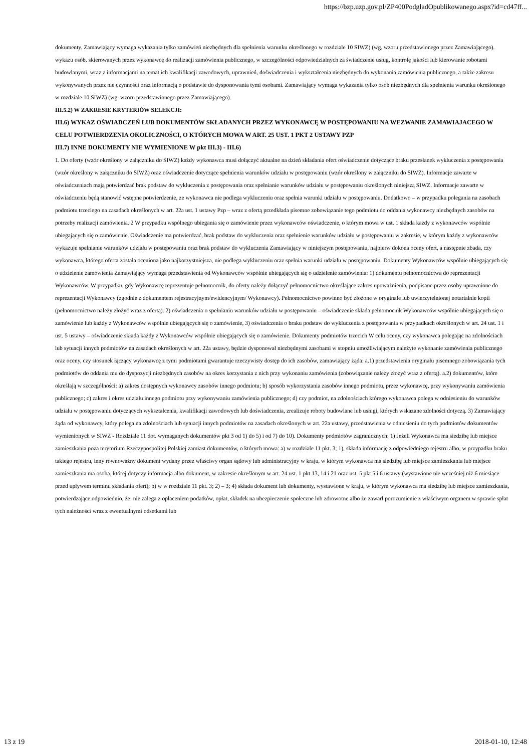https://bzp.uzp.gov.pl/ZP400PodgladOpublikowanego.aspx?id=cd47ff...
dokumenty. Zamawiający wymaga wykazania tylko zamówień niezbędnych dla spełnienia warunku określonego w rozdziale 10 SIWZ) (wg. wzoru przedstawionego przez Zamawiającego). wykazu osób, skierowanych przez wykonawcę do realizacji zamówienia publicznego, w szczególności odpowiedzialnych za świadczenie usług, kontrolę jakości lub kierowanie robotami budowlanymi, wraz z informacjami na temat ich kwalifikacji zawodowych, uprawnień, doświadczenia i wykształcenia niezbędnych do wykonania zamówienia publicznego, a także zakresu wykonywanych przez nie czynności oraz informacją o podstawie do dysponowania tymi osobami. Zamawiający wymaga wykazania tylko osób niezbędnych dla spełnienia warunku określonego w rozdziale 10 SIWZ) (wg. wzoru przedstawionego przez Zamawiającego).
III.5.2) W ZAKRESIE KRYTERIÓW SELEKCJI:
III.6) WYKAZ OŚWIADCZEŃ LUB DOKUMENTÓW SKŁADANYCH PRZEZ WYKONAWCĘ W POSTĘPOWANIU NA WEZWANIE ZAMAWIAJACEGO W CELU POTWIERDZENIA OKOLICZNOŚCI, O KTÓRYCH MOWA W ART. 25 UST. 1 PKT 2 USTAWY PZP
III.7) INNE DOKUMENTY NIE WYMIENIONE W pkt III.3) - III.6)
1. Do oferty (wzór określony w załączniku do SIWZ) każdy wykonawca musi dołączyć aktualne na dzień składania ofert oświadczenie dotyczące braku przesłanek wykluczenia z postępowania (wzór określony w załączniku do SIWZ) oraz oświadczenie dotyczące spełnienia warunków udziału w postępowaniu (wzór określony w załączniku do SIWZ). Informacje zawarte w oświadczeniach mają potwierdzać brak podstaw do wykluczenia z postępowania oraz spełnianie warunków udziału w postępowaniu określonych niniejszą SIWZ. Informacje zawarte w oświadczeniu będą stanowić wstępne potwierdzenie, ze wykonawca nie podlega wykluczeniu oraz spełnia warunki udziału w postępowaniu. Dodatkowo – w przypadku polegania na zasobach podmiotu trzeciego na zasadach określonych w art. 22a ust. 1 ustawy Pzp – wraz z ofertą przedkłada pisemne zobowiązanie tego podmiotu do oddania wykonawcy niezbędnych zasobów na potrzeby realizacji zamówienia. 2 W przypadku wspólnego ubiegania się o zamówienie przez wykonawców oświadczenie, o którym mowa w ust. 1 składa każdy z wykonawców wspólnie ubiegających się o zamówienie. Oświadczenie ma potwierdzać, brak podstaw do wykluczenia oraz spełnienie warunków udziału w postępowaniu w zakresie, w którym każdy z wykonawców wykazuje spełnianie warunków udziału w postępowaniu oraz brak podstaw do wykluczenia Zamawiający w niniejszym postępowaniu, najpierw dokona oceny ofert, a następnie zbada, czy wykonawca, którego oferta została oceniona jako najkorzystniejsza, nie podlega wykluczeniu oraz spełnia warunki udziału w postępowaniu. Dokumenty Wykonawców wspólnie ubiegających się o udzielenie zamówienia Zamawiający wymaga przedstawienia od Wykonawców wspólnie ubiegających się o udzielenie zamówienia: 1) dokumentu pełnomocnictwa do reprezentacji Wykonawców. W przypadku, gdy Wykonawcę reprezentuje pełnomocnik, do oferty należy dołączyć pełnomocnictwo określające zakres upoważnienia, podpisane przez osoby uprawnione do reprezentacji Wykonawcy (zgodnie z dokumentem rejestracyjnym/ewidencyjnym/ Wykonawcy). Pełnomocnictwo powinno być złożone w oryginale lub uwierzytelnionej notarialnie kopii (pełnomocnictwo należy złożyć wraz z ofertą). 2) oświadczenia o spełnianiu warunków udziału w postępowaniu – oświadczenie składa pełnomocnik Wykonawców wspólnie ubiegających się o zamówienie lub każdy z Wykonawców wspólnie ubiegających się o zamówienie, 3) oświadczenia o braku podstaw do wykluczenia z postępowania w przypadkach określonych w art. 24 ust. 1 i ust. 5 ustawy – oświadczenie składa każdy z Wykonawców wspólnie ubiegających się o zamówienie. Dokumenty podmiotów trzecich W celu oceny, czy wykonawca polegając na zdolnościach lub sytuacji innych podmiotów na zasadach określonych w art. 22a ustawy, będzie dysponował niezbędnymi zasobami w stopniu umożliwiającym należyte wykonanie zamówienia publicznego oraz oceny, czy stosunek łączący wykonawcę z tymi podmiotami gwarantuje rzeczywisty dostęp do ich zasobów, zamawiający żąda: a.1) przedstawienia oryginału pisemnego zobowiązania tych podmiotów do oddania mu do dyspozycji niezbędnych zasobów na okres korzystania z nich przy wykonaniu zamówienia (zobowiązanie należy złożyć wraz z ofertą). a.2) dokumentów, które określają w szczególności: a) zakres dostępnych wykonawcy zasobów innego podmiotu; b) sposób wykorzystania zasobów innego podmiotu, przez wykonawcę, przy wykonywaniu zamówienia publicznego; c) zakres i okres udziału innego podmiotu przy wykonywaniu zamówienia publicznego; d) czy podmiot, na zdolnościach którego wykonawca polega w odniesieniu do warunków udziału w postępowaniu dotyczących wykształcenia, kwalifikacji zawodowych lub doświadczenia, zrealizuje roboty budowlane lub usługi, których wskazane zdolności dotyczą. 3) Zamawiający żąda od wykonawcy, który polega na zdolnościach lub sytuacji innych podmiotów na zasadach określonych w art. 22a ustawy, przedstawienia w odniesieniu do tych podmiotów dokumentów wymienionych w SIWZ - Rozdziale 11 dot. wymaganych dokumentów pkt 3 od 1) do 5) i od 7) do 10). Dokumenty podmiotów zagranicznych: 1) Jeżeli Wykonawca ma siedzibę lub miejsce zamieszkania poza terytorium Rzeczypospolitej Polskiej zamiast dokumentów, o których mowa: a) w rozdziale 11 pkt. 3; 1), składa informację z odpowiedniego rejestru albo, w przypadku braku takiego rejestru, inny równoważny dokument wydany przez właściwy organ sądowy lub administracyjny w kraju, w którym wykonawca ma siedzibę lub miejsce zamieszkania lub miejsce zamieszkania ma osoba, której dotyczy informacja albo dokument, w zakresie określonym w art. 24 ust. 1 pkt 13, 14 i 21 oraz ust. 5 pkt 5 i 6 ustawy (wystawione nie wcześniej niż 6 miesiące przed upływem terminu składania ofert); b) w w rozdziale 11 pkt. 3; 2) – 3; 4) składa dokument lub dokumenty, wystawione w kraju, w którym wykonawca ma siedzibę lub miejsce zamieszkania, potwierdzające odpowiednio, że: nie zalega z opłaceniem podatków, opłat, składek na ubezpieczenie społeczne lub zdrowotne albo że zawarł porozumienie z właściwym organem w sprawie spłat tych należności wraz z ewentualnymi odsetkami lub
13 z 19 2018-01-10, 12:48